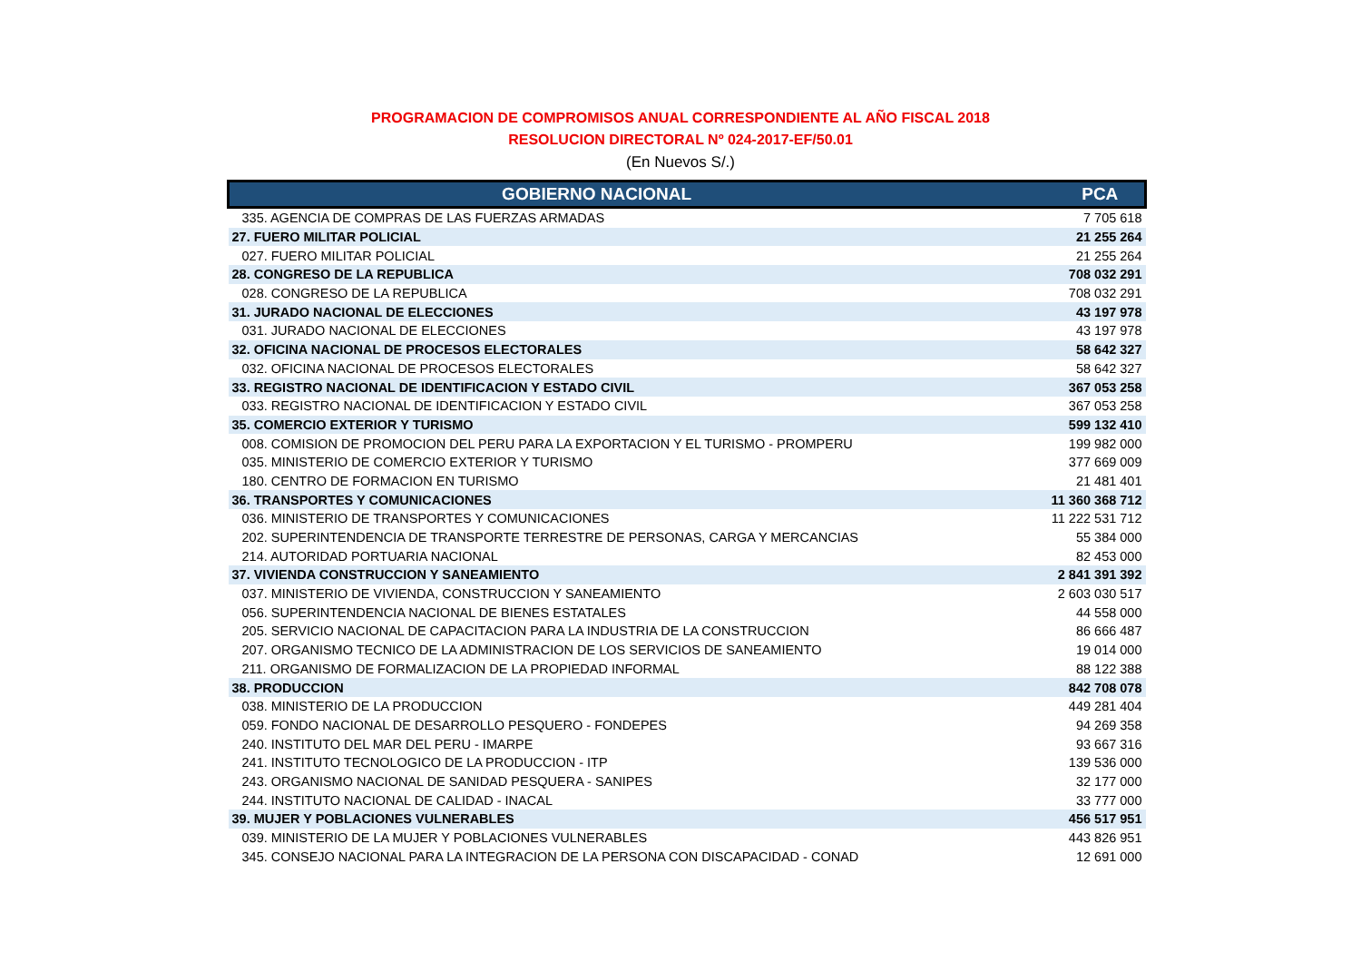PROGRAMACION DE COMPROMISOS ANUAL CORRESPONDIENTE AL AÑO FISCAL 2018
RESOLUCION DIRECTORAL Nº 024-2017-EF/50.01
(En Nuevos S/.)
| GOBIERNO NACIONAL | PCA |
| --- | --- |
| 335. AGENCIA DE COMPRAS DE LAS FUERZAS ARMADAS | 7 705 618 |
| 27. FUERO MILITAR POLICIAL | 21 255 264 |
| 027. FUERO MILITAR POLICIAL | 21 255 264 |
| 28. CONGRESO DE LA REPUBLICA | 708 032 291 |
| 028. CONGRESO DE LA REPUBLICA | 708 032 291 |
| 31. JURADO NACIONAL DE ELECCIONES | 43 197 978 |
| 031. JURADO NACIONAL DE ELECCIONES | 43 197 978 |
| 32. OFICINA NACIONAL DE PROCESOS ELECTORALES | 58 642 327 |
| 032. OFICINA NACIONAL DE PROCESOS ELECTORALES | 58 642 327 |
| 33. REGISTRO NACIONAL DE IDENTIFICACION Y ESTADO CIVIL | 367 053 258 |
| 033. REGISTRO NACIONAL DE IDENTIFICACION Y ESTADO CIVIL | 367 053 258 |
| 35. COMERCIO EXTERIOR Y TURISMO | 599 132 410 |
| 008. COMISION DE PROMOCION DEL PERU PARA LA EXPORTACION Y EL TURISMO - PROMPERU | 199 982 000 |
| 035. MINISTERIO DE COMERCIO EXTERIOR Y TURISMO | 377 669 009 |
| 180. CENTRO DE FORMACION EN TURISMO | 21 481 401 |
| 36. TRANSPORTES Y COMUNICACIONES | 11 360 368 712 |
| 036. MINISTERIO DE TRANSPORTES Y COMUNICACIONES | 11 222 531 712 |
| 202. SUPERINTENDENCIA DE TRANSPORTE TERRESTRE DE PERSONAS, CARGA Y MERCANCIAS | 55 384 000 |
| 214. AUTORIDAD PORTUARIA NACIONAL | 82 453 000 |
| 37. VIVIENDA CONSTRUCCION Y SANEAMIENTO | 2 841 391 392 |
| 037. MINISTERIO DE VIVIENDA, CONSTRUCCION Y SANEAMIENTO | 2 603 030 517 |
| 056. SUPERINTENDENCIA NACIONAL DE BIENES ESTATALES | 44 558 000 |
| 205. SERVICIO NACIONAL DE CAPACITACION PARA LA INDUSTRIA DE LA CONSTRUCCION | 86 666 487 |
| 207. ORGANISMO TECNICO DE LA ADMINISTRACION DE LOS SERVICIOS DE SANEAMIENTO | 19 014 000 |
| 211. ORGANISMO DE FORMALIZACION DE LA PROPIEDAD INFORMAL | 88 122 388 |
| 38. PRODUCCION | 842 708 078 |
| 038. MINISTERIO DE LA PRODUCCION | 449 281 404 |
| 059. FONDO NACIONAL DE DESARROLLO PESQUERO - FONDEPES | 94 269 358 |
| 240. INSTITUTO DEL MAR DEL PERU - IMARPE | 93 667 316 |
| 241. INSTITUTO TECNOLOGICO DE LA PRODUCCION - ITP | 139 536 000 |
| 243. ORGANISMO NACIONAL DE SANIDAD PESQUERA - SANIPES | 32 177 000 |
| 244. INSTITUTO NACIONAL DE CALIDAD - INACAL | 33 777 000 |
| 39. MUJER Y POBLACIONES VULNERABLES | 456 517 951 |
| 039. MINISTERIO DE LA MUJER Y POBLACIONES VULNERABLES | 443 826 951 |
| 345. CONSEJO NACIONAL PARA LA INTEGRACION DE LA PERSONA CON DISCAPACIDAD - CONAD | 12 691 000 |